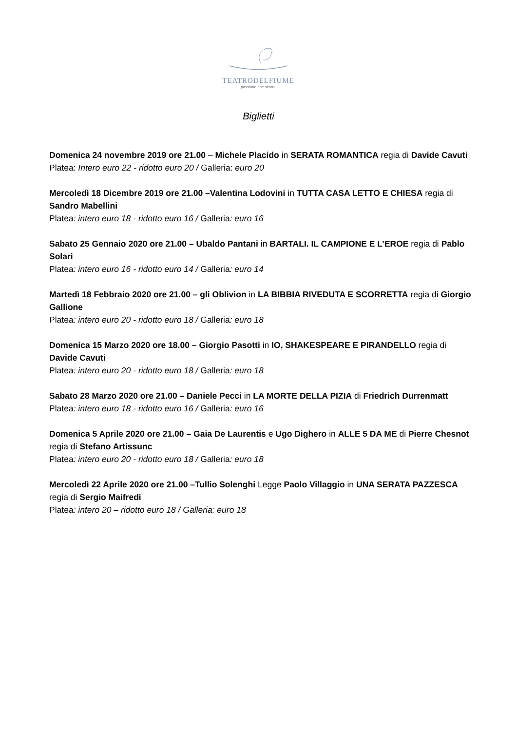TEATRODELFIUME
passione che scorre
Biglietti
Domenica 24 novembre 2019 ore 21.00 – Michele Placido in SERATA ROMANTICA regia di Davide Cavuti
Platea: Intero euro 22 - ridotto euro 20 / Galleria: euro 20
Mercoledì 18 Dicembre 2019 ore 21.00 –Valentina Lodovini in TUTTA CASA LETTO E CHIESA regia di Sandro Mabellini
Platea: intero euro 18 - ridotto euro 16 / Galleria: euro 16
Sabato 25 Gennaio 2020 ore 21.00 – Ubaldo Pantani in BARTALI. IL CAMPIONE E L’EROE regia di Pablo Solari
Platea: intero euro 16 - ridotto euro 14 / Galleria: euro 14
Martedì 18 Febbraio 2020 ore 21.00 – gli Oblivion in LA BIBBIA RIVEDUTA E SCORRETTA regia di Giorgio Gallione
Platea: intero euro 20 - ridotto euro 18 / Galleria: euro 18
Domenica 15 Marzo 2020 ore 18.00 – Giorgio Pasotti in IO, SHAKESPEARE E PIRANDELLO regia di Davide Cavuti
Platea: intero euro 20 - ridotto euro 18 / Galleria: euro 18
Sabato 28 Marzo 2020 ore 21.00 – Daniele Pecci in LA MORTE DELLA PIZIA di Friedrich Durrenmatt
Platea: intero euro 18 - ridotto euro 16 / Galleria: euro 16
Domenica 5 Aprile 2020 ore 21.00 – Gaia De Laurentis e Ugo Dighero in ALLE 5 DA ME di Pierre Chesnot regia di Stefano Artissunc
Platea: intero euro 20 - ridotto euro 18 / Galleria: euro 18
Mercoledì 22 Aprile 2020 ore 21.00 –Tullio Solenghi Legge Paolo Villaggio in UNA SERATA PAZZESCA
regia di Sergio Maifredi
Platea: intero 20 – ridotto euro 18 / Galleria: euro 18